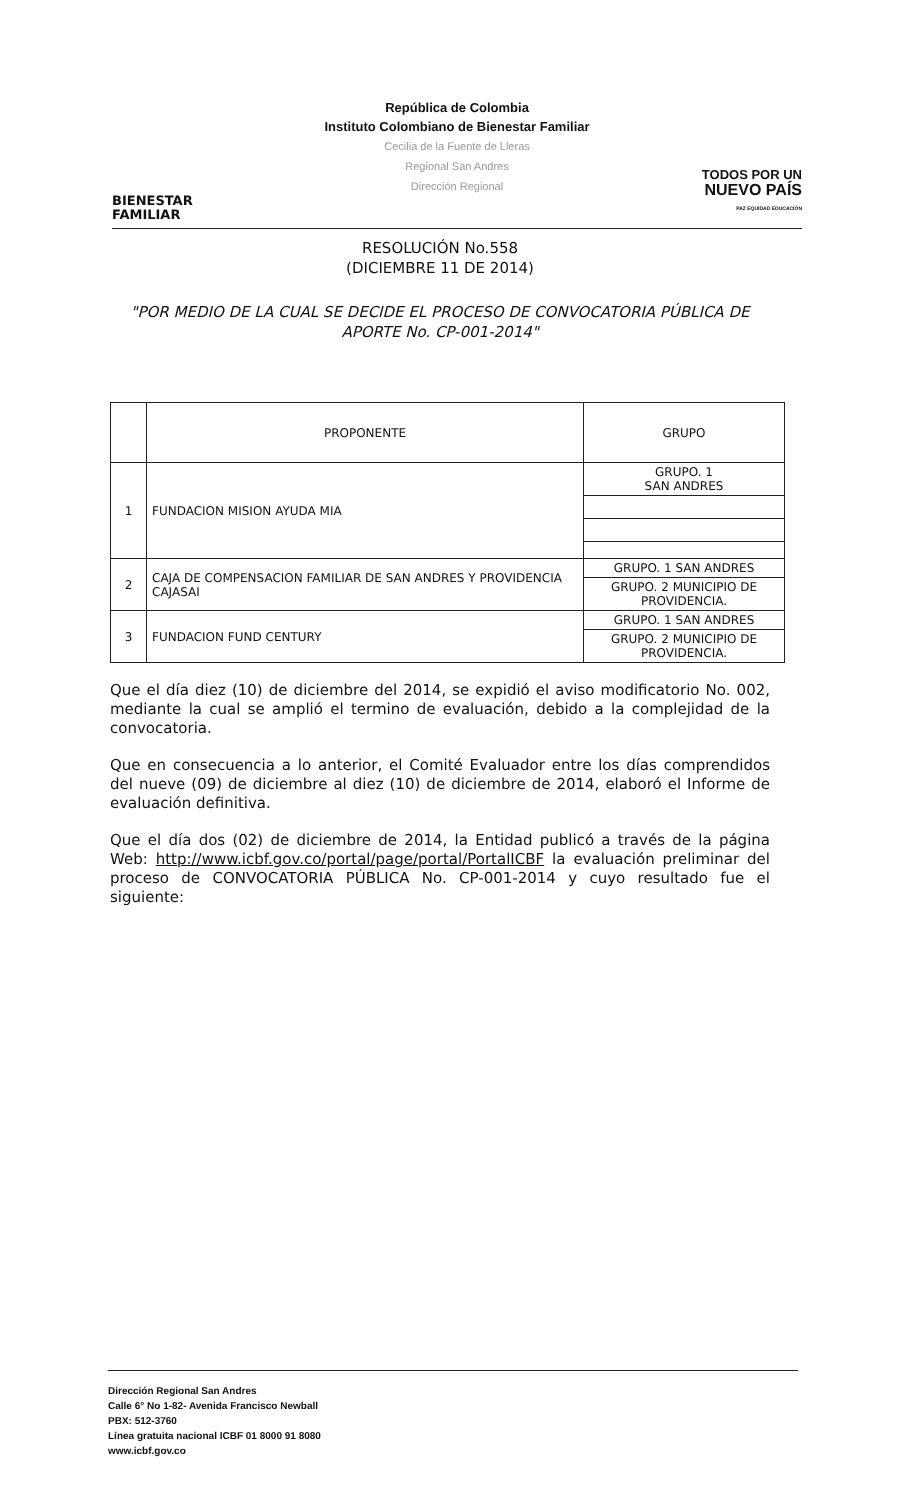República de Colombia
Instituto Colombiano de Bienestar Familiar
Cecilia de la Fuente de Lleras
Regional San Andres
Dirección Regional
BIENESTAR
FAMILIAR
TODOS POR UN
NUEVO PAÍS
PAZ EQUIDAD EDUCACIÓN
RESOLUCIÓN No.558
(DICIEMBRE 11 DE 2014)
"POR MEDIO DE LA CUAL SE DECIDE EL PROCESO DE CONVOCATORIA PÚBLICA DE APORTE No. CP-001-2014"
| | PROPONENTE | GRUPO |
| --- | --- | --- |
| 1 | FUNDACION MISION AYUDA MIA | GRUPO. 1 SAN ANDRES |
| 2 | CAJA DE COMPENSACION FAMILIAR DE SAN ANDRES Y PROVIDENCIA CAJASAI | GRUPO. 1 SAN ANDRES |
| | | GRUPO. 2 MUNICIPIO DE PROVIDENCIA. |
| 3 | FUNDACION FUND CENTURY | GRUPO. 1 SAN ANDRES |
| | | GRUPO. 2 MUNICIPIO DE PROVIDENCIA. |
Que el día diez (10) de diciembre del 2014, se expidió el aviso modificatorio No. 002, mediante la cual se amplió el termino de evaluación, debido a la complejidad de la convocatoria.
Que en consecuencia a lo anterior, el Comité Evaluador entre los días comprendidos del nueve (09) de diciembre al diez (10) de diciembre de 2014, elaboró el Informe de evaluación definitiva.
Que el día dos (02) de diciembre de 2014, la Entidad publicó a través de la página Web: http://www.icbf.gov.co/portal/page/portal/PortalICBF la evaluación preliminar del proceso de CONVOCATORIA PÚBLICA No. CP-001-2014 y cuyo resultado fue el siguiente:
Dirección Regional San Andres
Calle 6° No 1-82- Avenida Francisco Newball
PBX: 512-3760
Línea gratuita nacional ICBF 01 8000 91 8080
www.icbf.gov.co